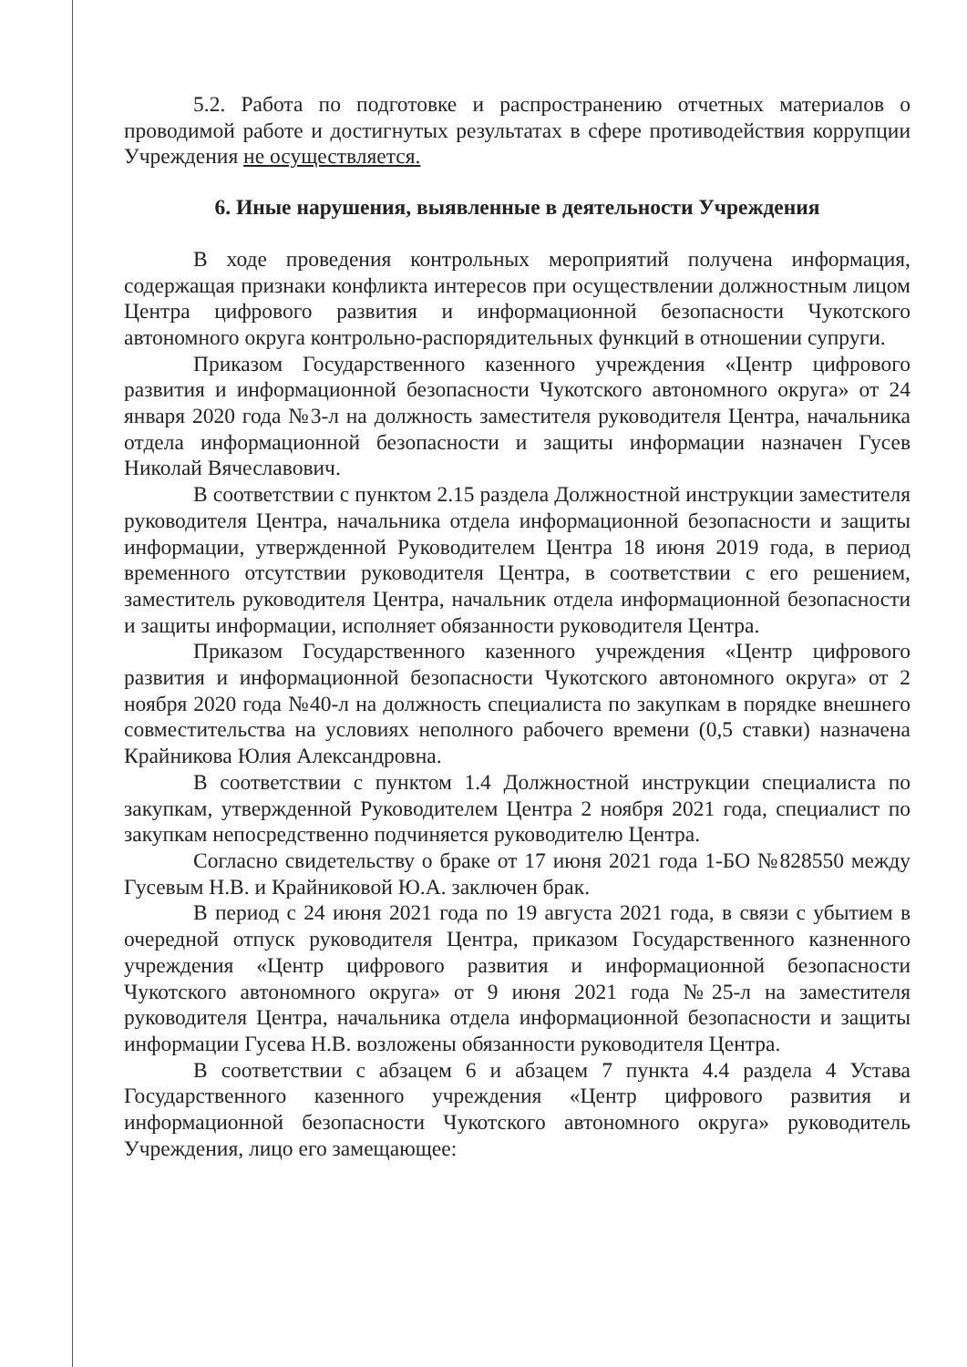5.2. Работа по подготовке и распространению отчетных материалов о проводимой работе и достигнутых результатах в сфере противодействия коррупции Учреждения не осуществляется.
6. Иные нарушения, выявленные в деятельности Учреждения
В ходе проведения контрольных мероприятий получена информация, содержащая признаки конфликта интересов при осуществлении должностным лицом Центра цифрового развития и информационной безопасности Чукотского автономного округа контрольно-распорядительных функций в отношении супруги.
Приказом Государственного казенного учреждения «Центр цифрового развития и информационной безопасности Чукотского автономного округа» от 24 января 2020 года №3-л на должность заместителя руководителя Центра, начальника отдела информационной безопасности и защиты информации назначен Гусев Николай Вячеславович.
В соответствии с пунктом 2.15 раздела Должностной инструкции заместителя руководителя Центра, начальника отдела информационной безопасности и защиты информации, утвержденной Руководителем Центра 18 июня 2019 года, в период временного отсутствии руководителя Центра, в соответствии с его решением, заместитель руководителя Центра, начальник отдела информационной безопасности и защиты информации, исполняет обязанности руководителя Центра.
Приказом Государственного казенного учреждения «Центр цифрового развития и информационной безопасности Чукотского автономного округа» от 2 ноября 2020 года №40-л на должность специалиста по закупкам в порядке внешнего совместительства на условиях неполного рабочего времени (0,5 ставки) назначена Крайникова Юлия Александровна.
В соответствии с пунктом 1.4 Должностной инструкции специалиста по закупкам, утвержденной Руководителем Центра 2 ноября 2021 года, специалист по закупкам непосредственно подчиняется руководителю Центра.
Согласно свидетельству о браке от 17 июня 2021 года 1-БО №828550 между Гусевым Н.В. и Крайниковой Ю.А. заключен брак.
В период с 24 июня 2021 года по 19 августа 2021 года, в связи с убытием в очередной отпуск руководителя Центра, приказом Государственного казненного учреждения «Центр цифрового развития и информационной безопасности Чукотского автономного округа» от 9 июня 2021 года №25-л на заместителя руководителя Центра, начальника отдела информационной безопасности и защиты информации Гусева Н.В. возложены обязанности руководителя Центра.
В соответствии с абзацем 6 и абзацем 7 пункта 4.4 раздела 4 Устава Государственного казенного учреждения «Центр цифрового развития и информационной безопасности Чукотского автономного округа» руководитель Учреждения, лицо его замещающее: